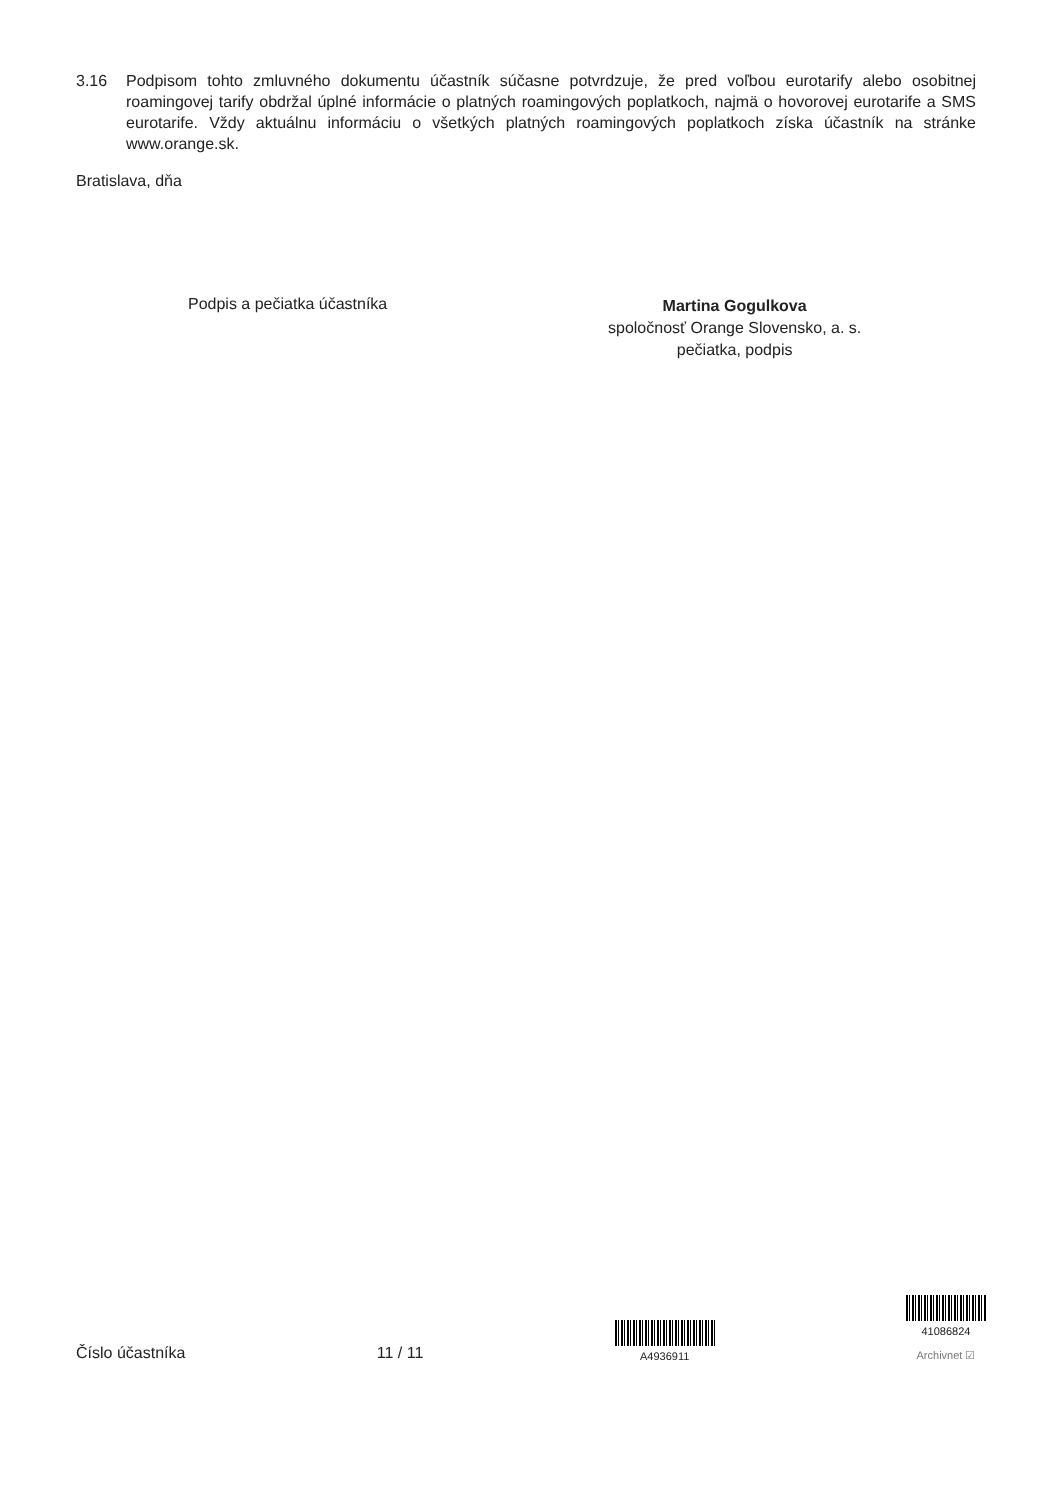3.16 Podpisom tohto zmluvného dokumentu účastník súčasne potvrdzuje, že pred voľbou eurotarify alebo osobitnej roamingovej tarify obdržal úplné informácie o platných roamingových poplatkoch, najmä o hovorovej eurotarife a SMS eurotarife. Vždy aktuálnu informáciu o všetkých platných roamingových poplatkoch získa účastník na stránke www.orange.sk.
Bratislava, dňa
Podpis a pečiatka účastníka
Martina Gogulkova
spoločnosť Orange Slovensko, a. s.
pečiatka, podpis
Číslo účastníka
11 / 11
A4936911
41086824
Archivnet ☑